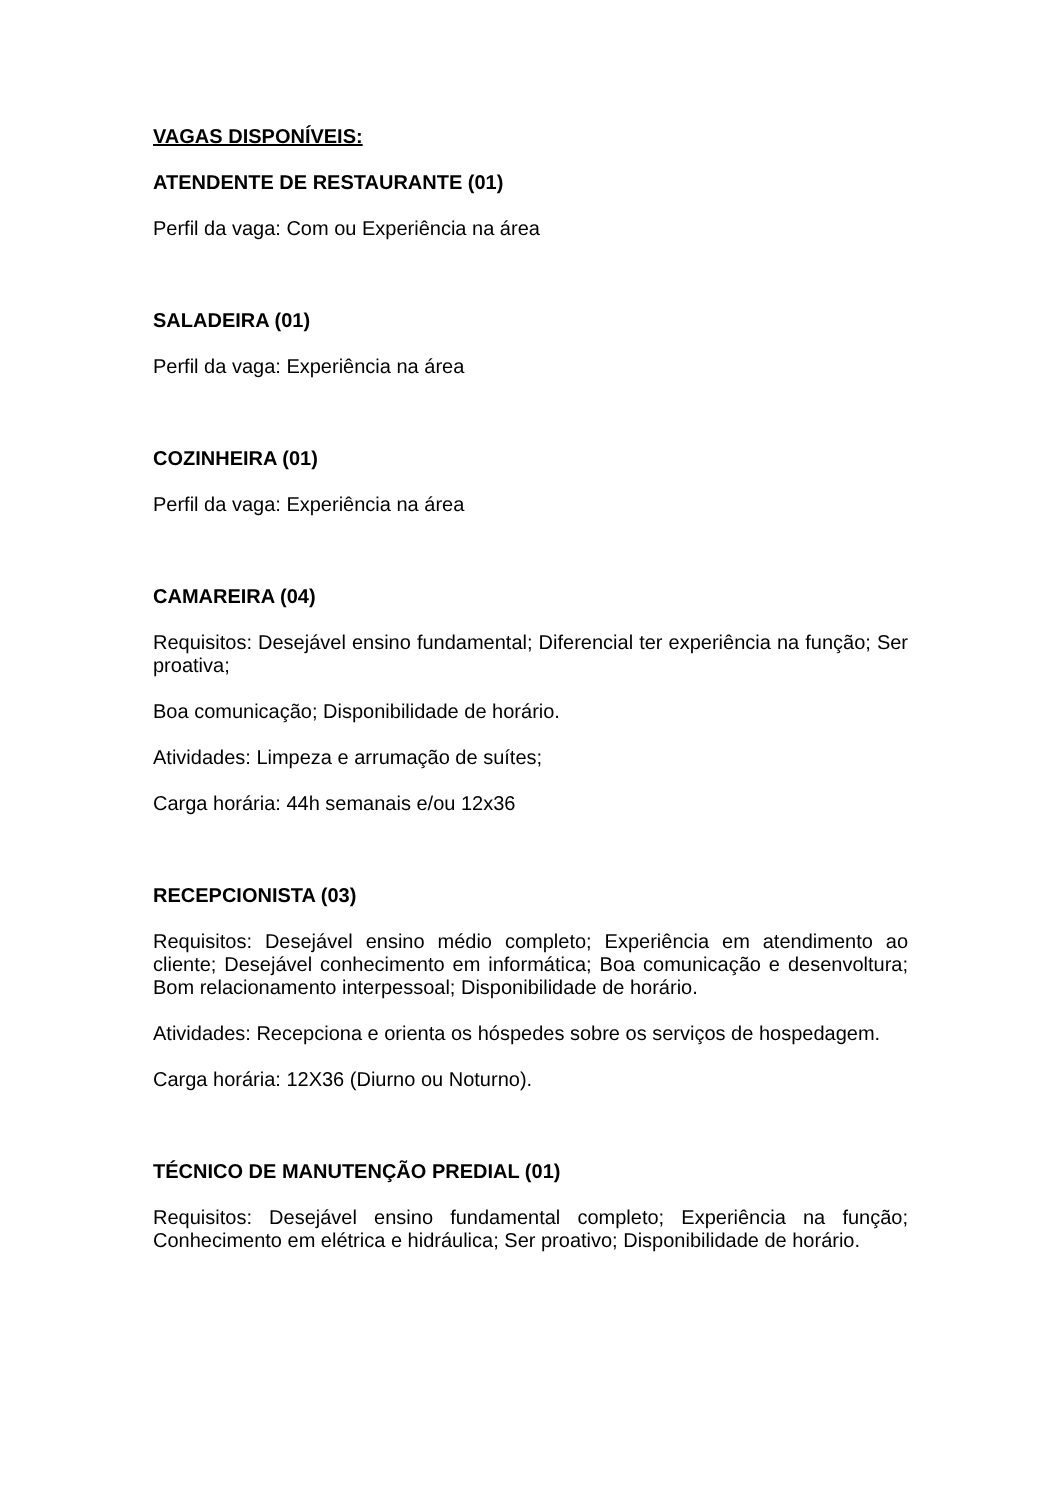VAGAS DISPONÍVEIS:
ATENDENTE DE RESTAURANTE (01)
Perfil da vaga: Com ou Experiência na área
SALADEIRA (01)
Perfil da vaga: Experiência na área
COZINHEIRA (01)
Perfil da vaga: Experiência na área
CAMAREIRA (04)
Requisitos: Desejável ensino fundamental; Diferencial ter experiência na função; Ser proativa;
Boa comunicação; Disponibilidade de horário.
Atividades: Limpeza e arrumação de suítes;
Carga horária: 44h semanais e/ou 12x36
RECEPCIONISTA (03)
Requisitos: Desejável ensino médio completo; Experiência em atendimento ao cliente; Desejável conhecimento em informática; Boa comunicação e desenvoltura; Bom relacionamento interpessoal; Disponibilidade de horário.
Atividades: Recepciona e orienta os hóspedes sobre os serviços de hospedagem.
Carga horária: 12X36 (Diurno ou Noturno).
TÉCNICO DE MANUTENÇÃO PREDIAL (01)
Requisitos: Desejável ensino fundamental completo; Experiência na função; Conhecimento em elétrica e hidráulica; Ser proativo; Disponibilidade de horário.